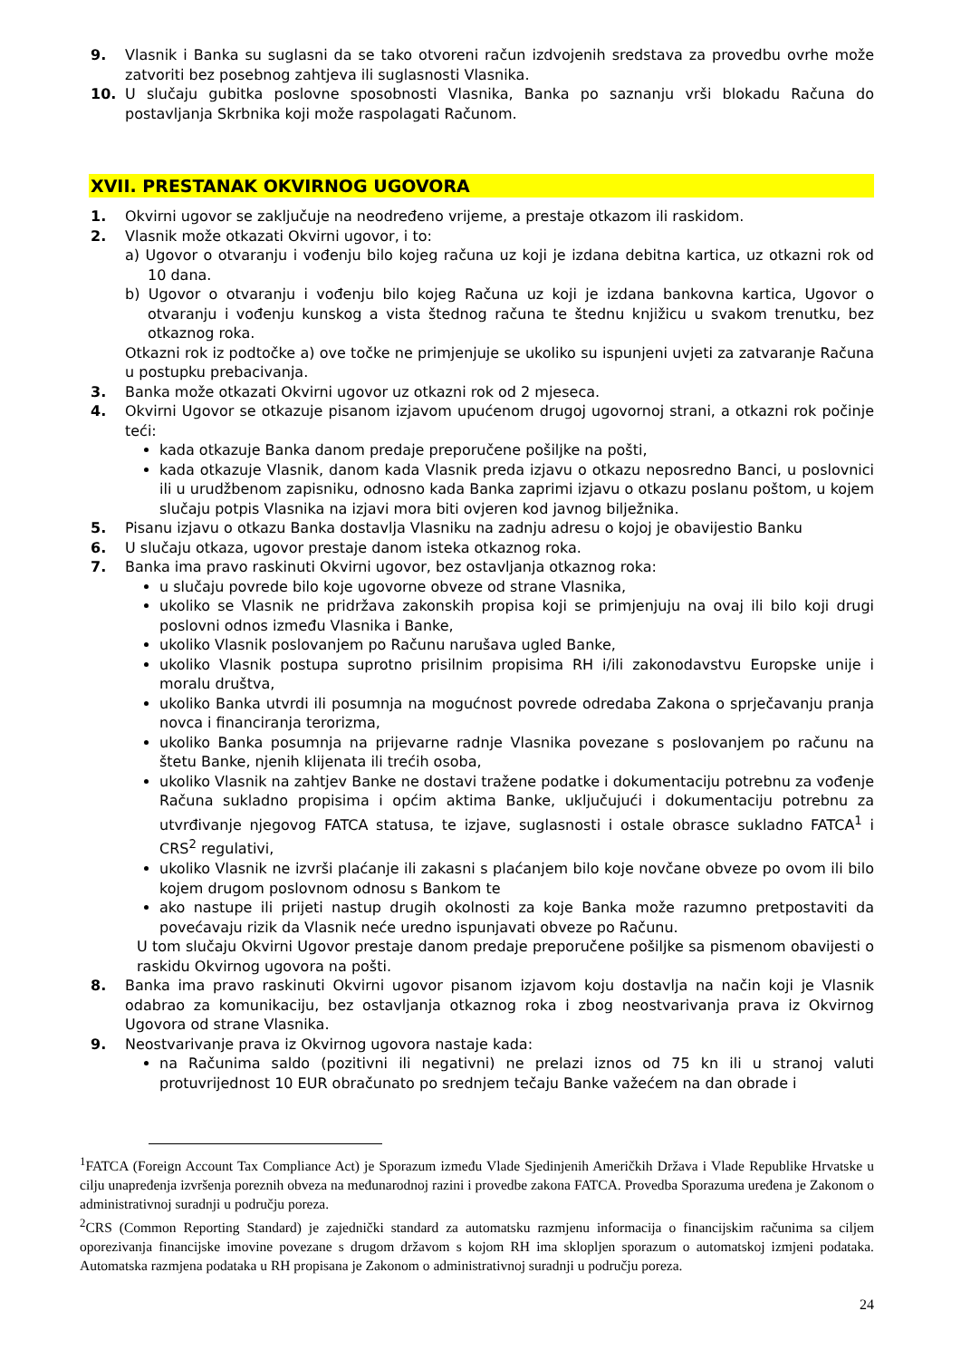9. Vlasnik i Banka su suglasni da se tako otvoreni račun izdvojenih sredstava za provedbu ovrhe može zatvoriti bez posebnog zahtjeva ili suglasnosti Vlasnika.
10. U slučaju gubitka poslovne sposobnosti Vlasnika, Banka po saznanju vrši blokadu Računa do postavljanja Skrbnika koji može raspolagati Računom.
XVII. PRESTANAK OKVIRNOG UGOVORA
1. Okvirni ugovor se zaključuje na neodređeno vrijeme, a prestaje otkazom ili raskidom.
2. Vlasnik može otkazati Okvirni ugovor, i to:
a) Ugovor o otvaranju i vođenju bilo kojeg računa uz koji je izdana debitna kartica, uz otkazni rok od 10 dana.
b) Ugovor o otvaranju i vođenju bilo kojeg Računa uz koji je izdana bankovna kartica, Ugovor o otvaranju i vođenju kunskog a vista štednog računa te štednu knjižicu u svakom trenutku, bez otkaznog roka.
Otkazni rok iz podtočke a) ove točke ne primjenjuje se ukoliko su ispunjeni uvjeti za zatvaranje Računa u postupku prebacivanja.
3. Banka može otkazati Okvirni ugovor uz otkazni rok od 2 mjeseca.
4. Okvirni Ugovor se otkazuje pisanom izjavom upućenom drugoj ugovornoj strani, a otkazni rok počinje teći:
kada otkazuje Banka danom predaje preporučene pošiljke na pošti,
kada otkazuje Vlasnik, danom kada Vlasnik preda izjavu o otkazu neposredno Banci, u poslovnici ili u urudžbenom zapisniku, odnosno kada Banka zaprimi izjavu o otkazu poslanu poštom, u kojem slučaju potpis Vlasnika na izjavi mora biti ovjeren kod javnog bilježnika.
5. Pisanu izjavu o otkazu Banka dostavlja Vlasniku na zadnju adresu o kojoj je obavijestio Banku
6. U slučaju otkaza, ugovor prestaje danom isteka otkaznog roka.
7. Banka ima pravo raskinuti Okvirni ugovor, bez ostavljanja otkaznog roka:
u slučaju povrede bilo koje ugovorne obveze od strane Vlasnika,
ukoliko se Vlasnik ne pridržava zakonskih propisa koji se primjenjuju na ovaj ili bilo koji drugi poslovni odnos između Vlasnika i Banke,
ukoliko Vlasnik poslovanjem po Računu narušava ugled Banke,
ukoliko Vlasnik postupa suprotno prisilnim propisima RH i/ili zakonodavstvu Europske unije i moralu društva,
ukoliko Banka utvrdi ili posumnja na mogućnost povrede odredaba Zakona o sprječavanju pranja novca i financiranja terorizma,
ukoliko Banka posumnja na prijevarne radnje Vlasnika povezane s poslovanjem po računu na štetu Banke, njenih klijenata ili trećih osoba,
ukoliko Vlasnik na zahtjev Banke ne dostavi tražene podatke i dokumentaciju potrebnu za vođenje Računa sukladno propisima i općim aktima Banke, uključujući i dokumentaciju potrebnu za utvrđivanje njegovog FATCA statusa, te izjave, suglasnosti i ostale obrasce sukladno FATCA<sup>1</sup> i CRS<sup>2</sup> regulativi,
ukoliko Vlasnik ne izvrši plaćanje ili zakasni s plaćanjem bilo koje novčane obveze po ovom ili bilo kojem drugom poslovnom odnosu s Bankom te
ako nastupe ili prijeti nastup drugih okolnosti za koje Banka može razumno pretpostaviti da povećavaju rizik da Vlasnik neće uredno ispunjavati obveze po Računu.
U tom slučaju Okvirni Ugovor prestaje danom predaje preporučene pošiljke sa pismenom obavijesti o raskidu Okvirnog ugovora na pošti.
8. Banka ima pravo raskinuti Okvirni ugovor pisanom izjavom koju dostavlja na način koji je Vlasnik odabrao za komunikaciju, bez ostavljanja otkaznog roka i zbog neostvarivanja prava iz Okvirnog Ugovora od strane Vlasnika.
9. Neostvarivanje prava iz Okvirnog ugovora nastaje kada:
na Računima saldo (pozitivni ili negativni) ne prelazi iznos od 75 kn ili u stranoj valuti protuvrijednost 10 EUR obračunato po srednjem tečaju Banke važećem na dan obrade i
<sup>1</sup> FATCA (Foreign Account Tax Compliance Act) je Sporazum između Vlade Sjedinjenih Američkih Država i Vlade Republike Hrvatske u cilju unapređenja izvršenja poreznih obveza na međunarodnoj razini i provedbe zakona FATCA. Provedba Sporazuma uređena je Zakonom o administrativnoj suradnji u području poreza.
<sup>2</sup> CRS (Common Reporting Standard) je zajednički standard za automatsku razmjenu informacija o financijskim računima sa ciljem oporezivanja financijske imovine povezane s drugom državom s kojom RH ima sklopljen sporazum o automatskoj izmjeni podataka. Automatska razmjena podataka u RH propisana je Zakonom o administrativnoj suradnji u području poreza.
24